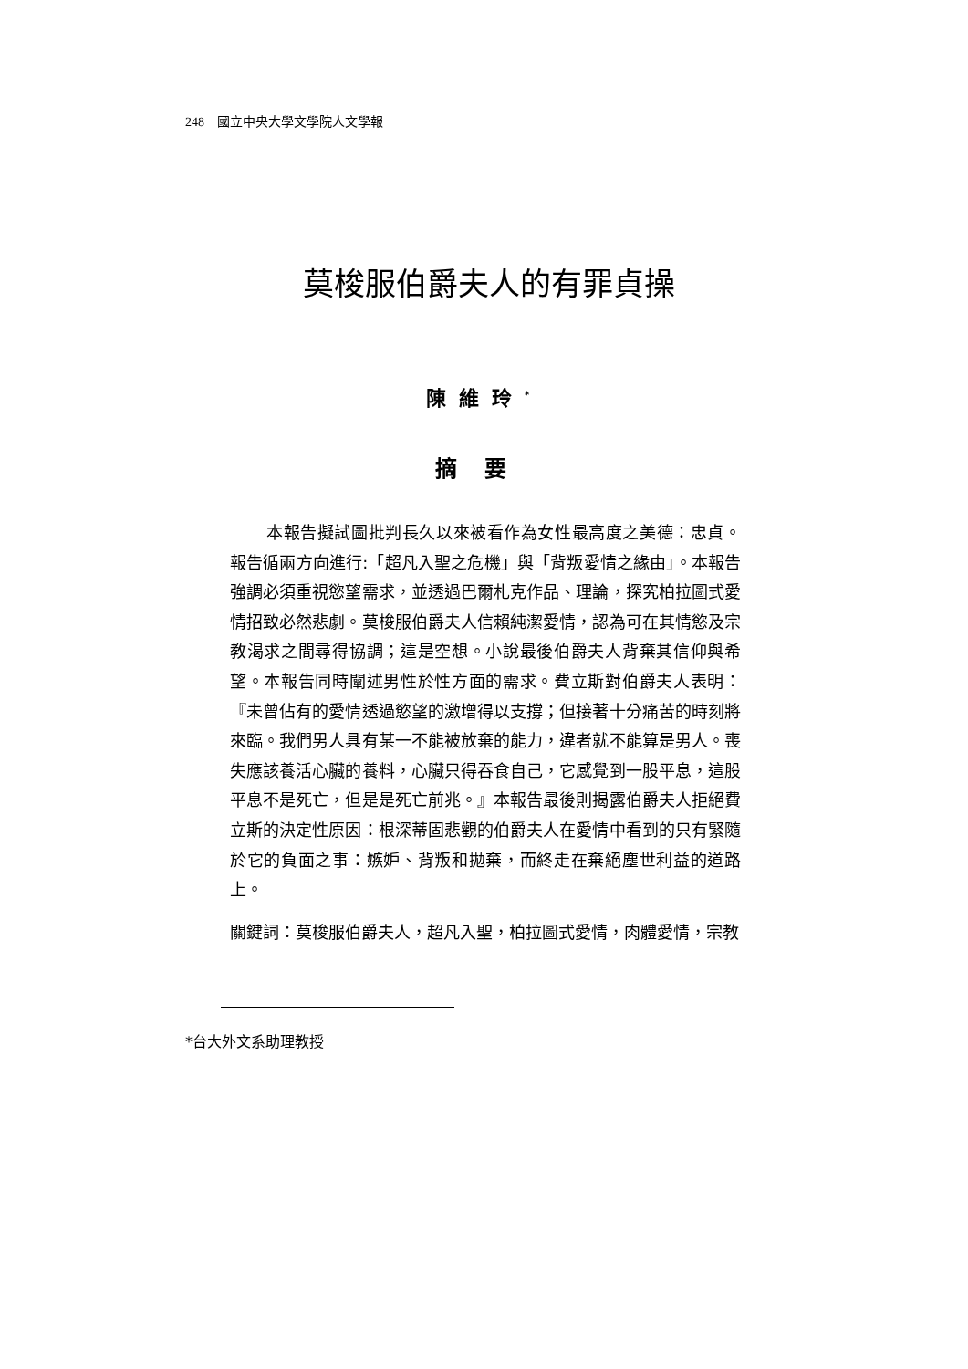248 國立中央大學文學院人文學報
莫梭服伯爵夫人的有罪貞操
陳維玲<sup>*</sup>
摘要
本報告擬試圖批判長久以來被看作為女性最高度之美德：忠貞。報告循兩方向進行:「超凡入聖之危機」與「背叛愛情之緣由」。本報告強調必須重視慾望需求，並透過巴爾札克作品、理論，探究柏拉圖式愛情招致必然悲劇。莫梭服伯爵夫人信賴純潔愛情，認為可在其情慾及宗教渴求之間尋得協調；這是空想。小說最後伯爵夫人背棄其信仰與希望。本報告同時闡述男性於性方面的需求。費立斯對伯爵夫人表明：『未曾佔有的愛情透過慾望的激增得以支撐；但接著十分痛苦的時刻將來臨。我們男人具有某一不能被放棄的能力，違者就不能算是男人。喪失應該養活心臟的養料，心臟只得吞食自己，它感覺到一股平息，這股平息不是死亡，但是是死亡前兆。』本報告最後則揭露伯爵夫人拒絕費立斯的決定性原因：根深蒂固悲觀的伯爵夫人在愛情中看到的只有緊隨於它的負面之事：嫉妒、背叛和拋棄，而終走在棄絕塵世利益的道路上。
關鍵詞： 莫梭服伯爵夫人，超凡入聖，柏拉圖式愛情，肉體愛情，宗教
*台大外文系助理教授